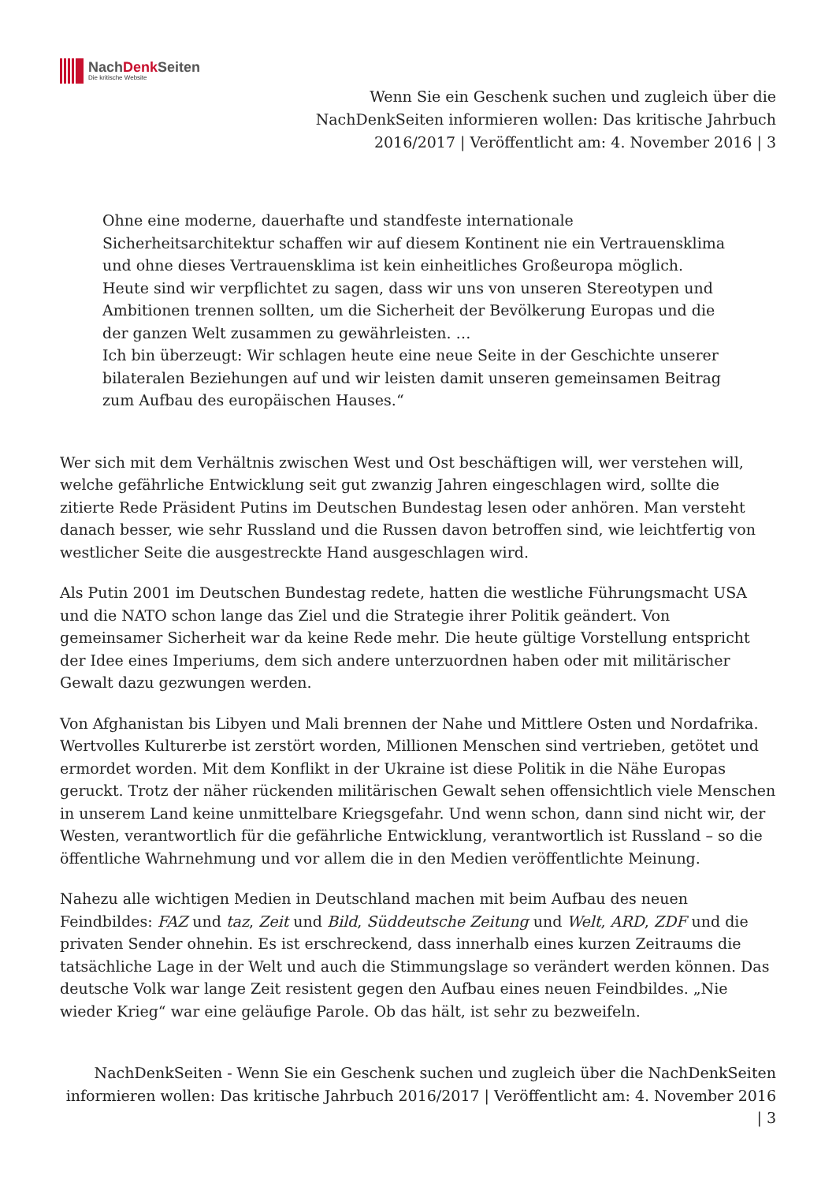NachDenk Seiten
Die kritische Website
Wenn Sie ein Geschenk suchen und zugleich über die NachDenkSeiten informieren wollen: Das kritische Jahrbuch 2016/2017 | Veröffentlicht am: 4. November 2016 | 3
Ohne eine moderne, dauerhafte und standfeste internationale Sicherheitsarchitektur schaffen wir auf diesem Kontinent nie ein Vertrauensklima und ohne dieses Vertrauensklima ist kein einheitliches Großeuropa möglich. Heute sind wir verpflichtet zu sagen, dass wir uns von unseren Stereotypen und Ambitionen trennen sollten, um die Sicherheit der Bevölkerung Europas und die der ganzen Welt zusammen zu gewährleisten. …
Ich bin überzeugt: Wir schlagen heute eine neue Seite in der Geschichte unserer bilateralen Beziehungen auf und wir leisten damit unseren gemeinsamen Beitrag zum Aufbau des europäischen Hauses.“
Wer sich mit dem Verhältnis zwischen West und Ost beschäftigen will, wer verstehen will, welche gefährliche Entwicklung seit gut zwanzig Jahren eingeschlagen wird, sollte die zitierte Rede Präsident Putins im Deutschen Bundestag lesen oder anhören. Man versteht danach besser, wie sehr Russland und die Russen davon betroffen sind, wie leichtfertig von westlicher Seite die ausgestreckte Hand ausgeschlagen wird.
Als Putin 2001 im Deutschen Bundestag redete, hatten die westliche Führungsmacht USA und die NATO schon lange das Ziel und die Strategie ihrer Politik geändert. Von gemeinsamer Sicherheit war da keine Rede mehr. Die heute gültige Vorstellung entspricht der Idee eines Imperiums, dem sich andere unterzuordnen haben oder mit militärischer Gewalt dazu gezwungen werden.
Von Afghanistan bis Libyen und Mali brennen der Nahe und Mittlere Osten und Nordafrika. Wertvolles Kulturerbe ist zerstört worden, Millionen Menschen sind vertrieben, getötet und ermordet worden. Mit dem Konflikt in der Ukraine ist diese Politik in die Nähe Europas geruckt. Trotz der näher rückenden militärischen Gewalt sehen offensichtlich viele Menschen in unserem Land keine unmittelbare Kriegsgefahr. Und wenn schon, dann sind nicht wir, der Westen, verantwortlich für die gefährliche Entwicklung, verantwortlich ist Russland – so die öffentliche Wahrnehmung und vor allem die in den Medien veröffentlichte Meinung.
Nahezu alle wichtigen Medien in Deutschland machen mit beim Aufbau des neuen Feindbildes: FAZ und taz, Zeit und Bild, Süddeutsche Zeitung und Welt, ARD, ZDF und die privaten Sender ohnehin. Es ist erschreckend, dass innerhalb eines kurzen Zeitraums die tatsächliche Lage in der Welt und auch die Stimmungslage so verändert werden können. Das deutsche Volk war lange Zeit resistent gegen den Aufbau eines neuen Feindbildes. „Nie wieder Krieg“ war eine geläufige Parole. Ob das hält, ist sehr zu bezweifeln.
NachDenkSeiten - Wenn Sie ein Geschenk suchen und zugleich über die NachDenkSeiten informieren wollen: Das kritische Jahrbuch 2016/2017 | Veröffentlicht am: 4. November 2016 | 3